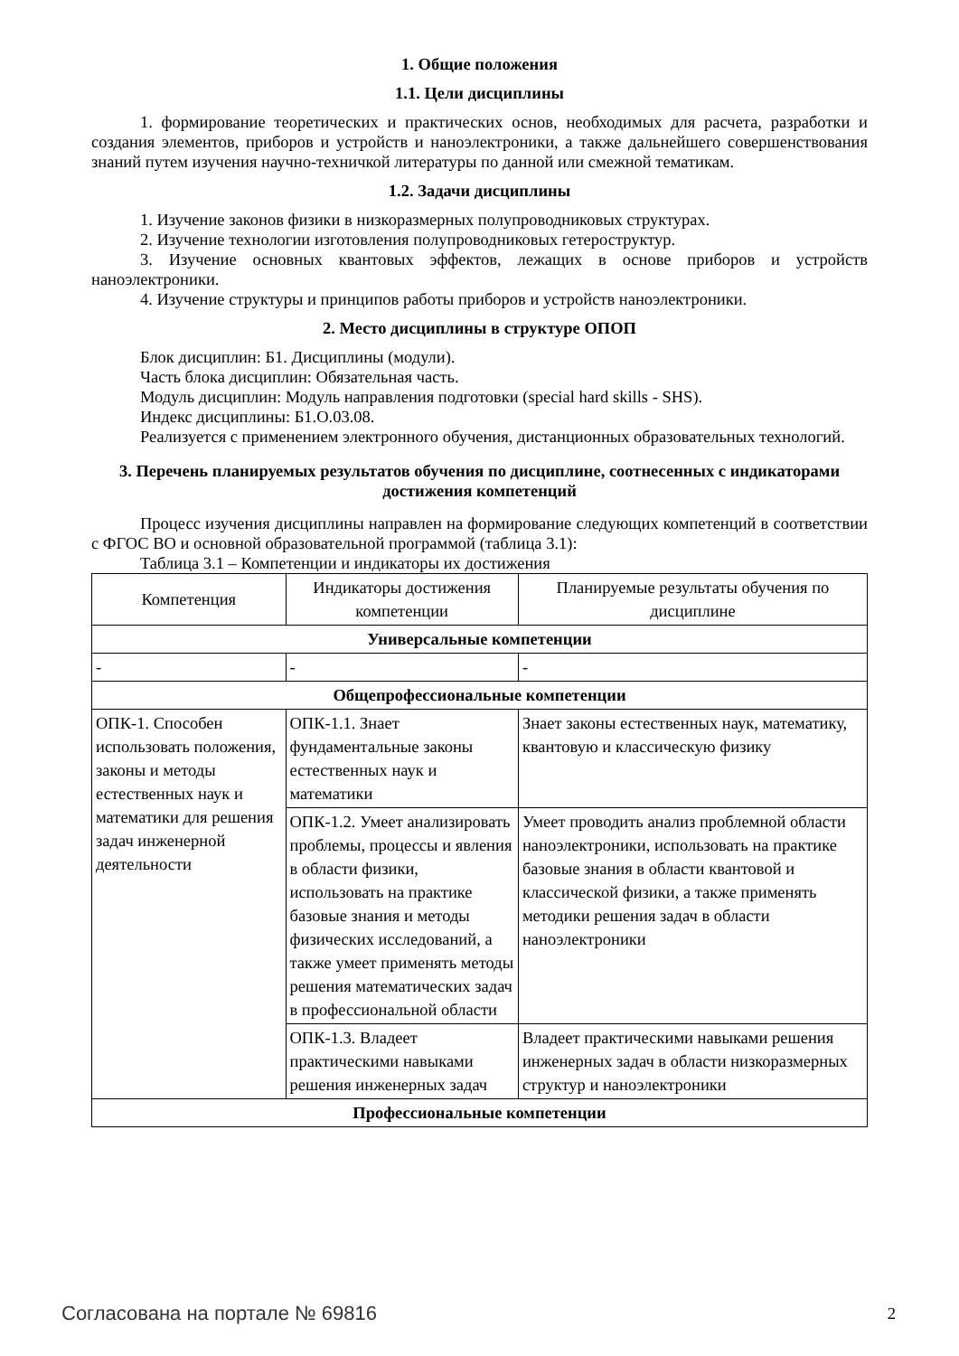1. Общие положения
1.1. Цели дисциплины
1. формирование теоретических и практических основ, необходимых для расчета, разработки и создания элементов, приборов и устройств и наноэлектроники, а также дальнейшего совершенствования знаний путем изучения научно-техничкой литературы по данной или смежной тематикам.
1.2. Задачи дисциплины
1. Изучение законов физики в низкоразмерных полупроводниковых структурах.
2. Изучение технологии изготовления полупроводниковых гетероструктур.
3. Изучение основных квантовых эффектов, лежащих в основе приборов и устройств наноэлектроники.
4. Изучение структуры и принципов работы приборов и устройств наноэлектроники.
2. Место дисциплины в структуре ОПОП
Блок дисциплин: Б1. Дисциплины (модули).
Часть блока дисциплин: Обязательная часть.
Модуль дисциплин: Модуль направления подготовки (special hard skills - SHS).
Индекс дисциплины: Б1.О.03.08.
Реализуется с применением электронного обучения, дистанционных образовательных технологий.
3. Перечень планируемых результатов обучения по дисциплине, соотнесенных с индикаторами достижения компетенций
Процесс изучения дисциплины направлен на формирование следующих компетенций в соответствии с ФГОС ВО и основной образовательной программой (таблица 3.1):
Таблица 3.1 – Компетенции и индикаторы их достижения
| Компетенция | Индикаторы достижения компетенции | Планируемые результаты обучения по дисциплине |
| --- | --- | --- |
| Универсальные компетенции | | |
| - | - | - |
| Общепрофессиональные компетенции | | |
| ОПК-1. Способен использовать положения, законы и методы естественных наук и математики для решения задач инженерной деятельности | ОПК-1.1. Знает фундаментальные законы естественных наук и математики | Знает законы естественных наук, математику, квантовую и классическую физику |
| | ОПК-1.2. Умеет анализировать проблемы, процессы и явления в области физики, использовать на практике базовые знания и методы физических исследований, а также умеет применять методы решения математических задач в профессиональной области | Умеет проводить анализ проблемной области наноэлектроники, использовать на практике базовые знания в области квантовой и классической физики, а также применять методики решения задач в области наноэлектроники |
| | ОПК-1.3. Владеет практическими навыками решения инженерных задач | Владеет практическими навыками решения инженерных задач в области низкоразмерных структур и наноэлектроники |
| Профессиональные компетенции | | |
Согласована на портале № 69816 2